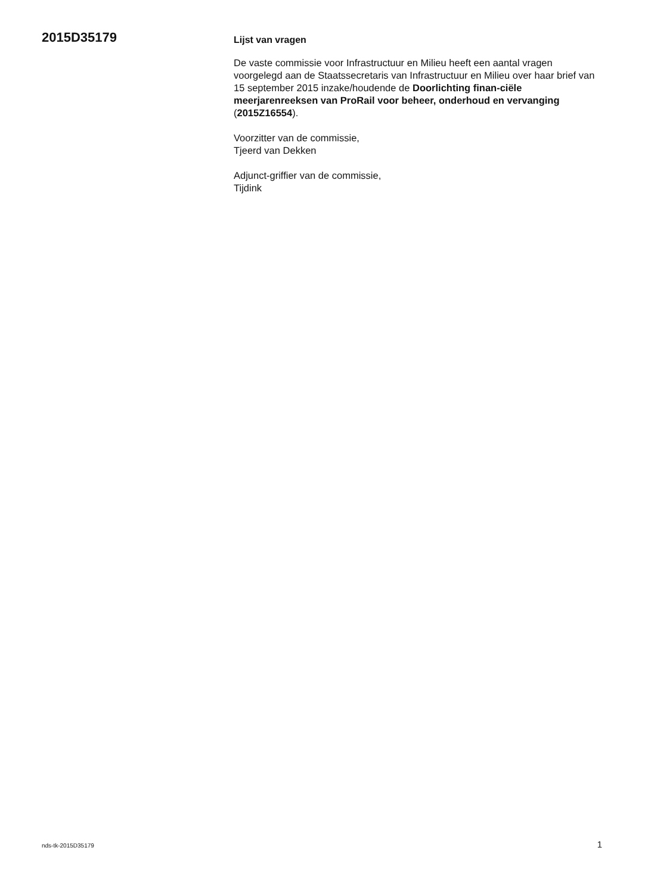2015D35179
Lijst van vragen
De vaste commissie voor Infrastructuur en Milieu heeft een aantal vragen voorgelegd aan de Staatssecretaris van Infrastructuur en Milieu over haar brief van 15 september 2015 inzake/houdende de Doorlichting finan-ciële meerjarenreeksen van ProRail voor beheer, onderhoud en vervanging (2015Z16554).
Voorzitter van de commissie,
Tjeerd van Dekken
Adjunct-griffier van de commissie,
Tijdink
nds-tk-2015D35179 1